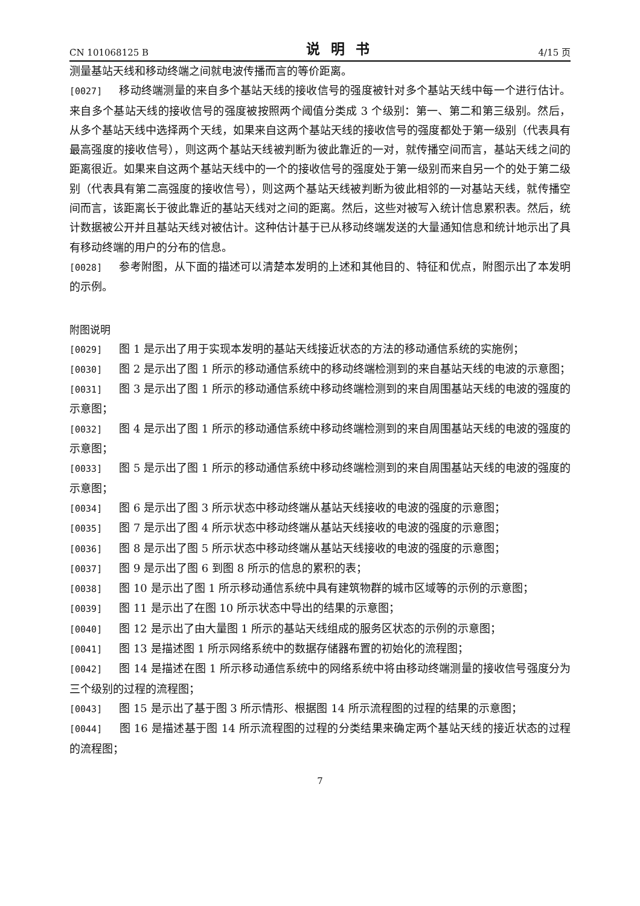CN 101068125 B 说明书 4/15 页
测量基站天线和移动终端之间就电波传播而言的等价距离。
[0027] 移动终端测量的来自多个基站天线的接收信号的强度被针对多个基站天线中每一个进行估计。来自多个基站天线的接收信号的强度被按照两个阈值分类成 3 个级别：第一、第二和第三级别。然后，从多个基站天线中选择两个天线，如果来自这两个基站天线的接收信号的强度都处于第一级别（代表具有最高强度的接收信号），则这两个基站天线被判断为彼此靠近的一对，就传播空间而言，基站天线之间的距离很近。如果来自这两个基站天线中的一个的接收信号的强度处于第一级别而来自另一个的处于第二级别（代表具有第二高强度的接收信号），则这两个基站天线被判断为彼此相邻的一对基站天线，就传播空间而言，该距离长于彼此靠近的基站天线对之间的距离。然后，这些对被写入统计信息累积表。然后，统计数据被公开并且基站天线对被估计。这种估计基于已从移动终端发送的大量通知信息和统计地示出了具有移动终端的用户的分布的信息。
[0028] 参考附图，从下面的描述可以清楚本发明的上述和其他目的、特征和优点，附图示出了本发明的示例。
附图说明
[0029] 图 1 是示出了用于实现本发明的基站天线接近状态的方法的移动通信系统的实施例；
[0030] 图 2 是示出了图 1 所示的移动通信系统中的移动终端检测到的来自基站天线的电波的示意图；
[0031] 图 3 是示出了图 1 所示的移动通信系统中移动终端检测到的来自周围基站天线的电波的强度的示意图；
[0032] 图 4 是示出了图 1 所示的移动通信系统中移动终端检测到的来自周围基站天线的电波的强度的示意图；
[0033] 图 5 是示出了图 1 所示的移动通信系统中移动终端检测到的来自周围基站天线的电波的强度的示意图；
[0034] 图 6 是示出了图 3 所示状态中移动终端从基站天线接收的电波的强度的示意图；
[0035] 图 7 是示出了图 4 所示状态中移动终端从基站天线接收的电波的强度的示意图；
[0036] 图 8 是示出了图 5 所示状态中移动终端从基站天线接收的电波的强度的示意图；
[0037] 图 9 是示出了图 6 到图 8 所示的信息的累积的表；
[0038] 图 10 是示出了图 1 所示移动通信系统中具有建筑物群的城市区域等的示例的示意图；
[0039] 图 11 是示出了在图 10 所示状态中导出的结果的示意图；
[0040] 图 12 是示出了由大量图 1 所示的基站天线组成的服务区状态的示例的示意图；
[0041] 图 13 是描述图 1 所示网络系统中的数据存储器布置的初始化的流程图；
[0042] 图 14 是描述在图 1 所示移动通信系统中的网络系统中将由移动终端测量的接收信号强度分为三个级别的过程的流程图；
[0043] 图 15 是示出了基于图 3 所示情形、根据图 14 所示流程图的过程的结果的示意图；
[0044] 图 16 是描述基于图 14 所示流程图的过程的分类结果来确定两个基站天线的接近状态的过程的流程图；
7